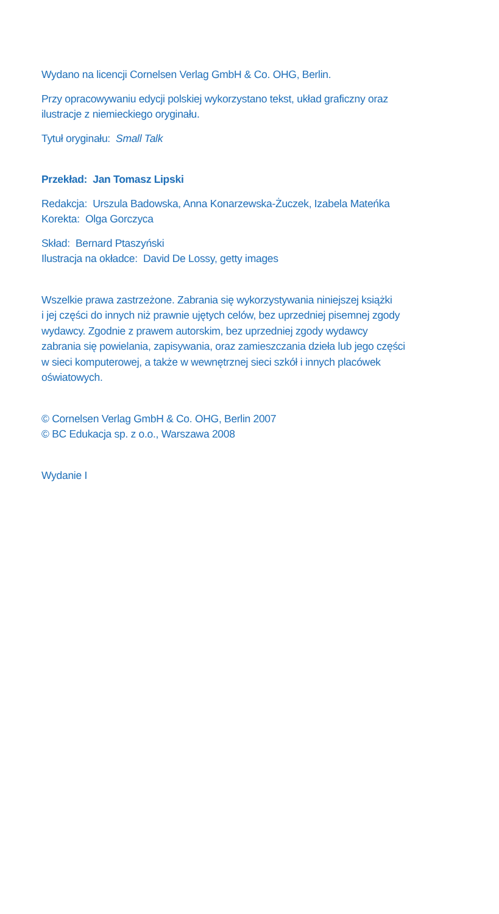Wydano na licencji Cornelsen Verlag GmbH & Co. OHG, Berlin.
Przy opracowywaniu edycji polskiej wykorzystano tekst, układ graficzny oraz
ilustracje z niemieckiego oryginału.
Tytuł oryginału: Small Talk
Przekład: Jan Tomasz Lipski
Redakcja: Urszula Badowska, Anna Konarzewska-Żuczek, Izabela Mateńka
Korekta: Olga Gorczyca
Skład: Bernard Ptaszyński
Ilustracja na okładce: David De Lossy, getty images
Wszelkie prawa zastrzeżone. Zabrania się wykorzystywania niniejszej książki
i jej części do innych niż prawnie ujętych celów, bez uprzedniej pisemnej zgody
wydawcy. Zgodnie z prawem autorskim, bez uprzedniej zgody wydawcy
zabrania się powielania, zapisywania, oraz zamieszczania dzieła lub jego części
w sieci komputerowej, a także w wewnętrznej sieci szkół i innych placówek
oświatowych.
© Cornelsen Verlag GmbH & Co. OHG, Berlin 2007
© BC Edukacja sp. z o.o., Warszawa 2008
Wydanie I